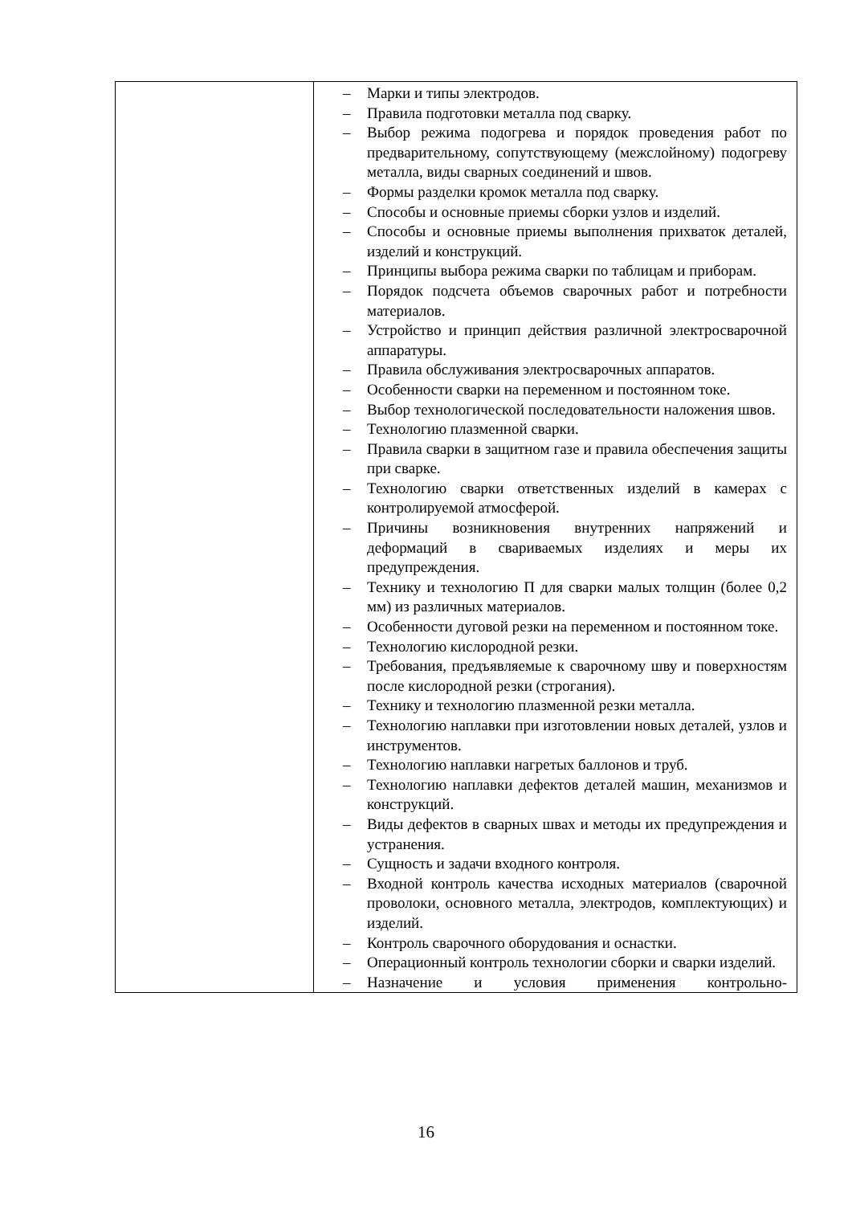| | – Марки и типы электродов. – Правила подготовки металла под сварку. – Выбор режима подогрева и порядок проведения работ по предварительному, сопутствующему (межслойному) подогреву металла, виды сварных соединений и швов. – Формы разделки кромок металла под сварку. – Способы и основные приемы сборки узлов и изделий. – Способы и основные приемы выполнения прихваток деталей, изделий и конструкций. – Принципы выбора режима сварки по таблицам и приборам. – Порядок подсчета объемов сварочных работ и потребности материалов. – Устройство и принцип действия различной электросварочной аппаратуры. – Правила обслуживания электросварочных аппаратов. – Особенности сварки на переменном и постоянном токе. – Выбор технологической последовательности наложения швов. – Технологию плазменной сварки. – Правила сварки в защитном газе и правила обеспечения защиты при сварке. – Технологию сварки ответственных изделий в камерах с контролируемой атмосферой. – Причины возникновения внутренних напряжений и деформаций в свариваемых изделиях и меры их предупреждения. – Технику и технологию П для сварки малых толщин (более 0,2 мм) из различных материалов. – Особенности дуговой резки на переменном и постоянном токе. – Технологию кислородной резки. – Требования, предъявляемые к сварочному шву и поверхностям после кислородной резки (строгания). – Технику и технологию плазменной резки металла. – Технологию наплавки при изготовлении новых деталей, узлов и инструментов. – Технологию наплавки нагретых баллонов и труб. – Технологию наплавки дефектов деталей машин, механизмов и конструкций. – Виды дефектов в сварных швах и методы их предупреждения и устранения. – Сущность и задачи входного контроля. – Входной контроль качества исходных материалов (сварочной проволоки, основного металла, электродов, комплектующих) и изделий. – Контроль сварочного оборудования и оснастки. – Операционный контроль технологии сборки и сварки изделий. – Назначение и условия применения контрольно- |
16